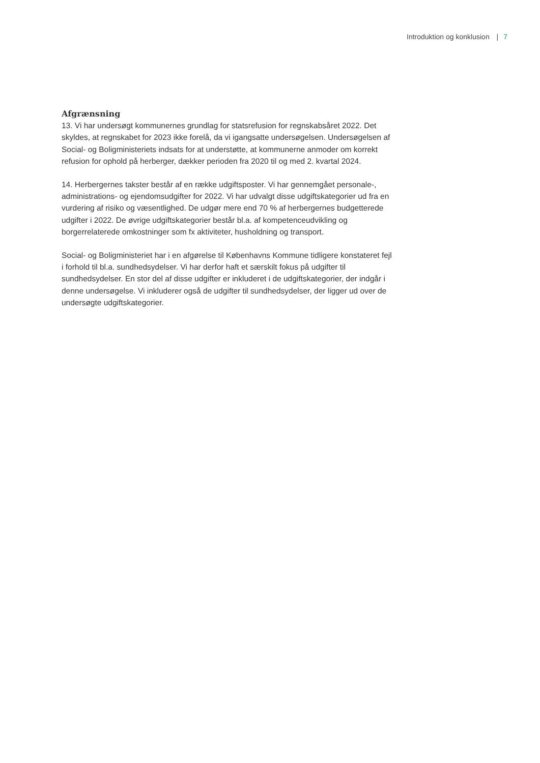Introduktion og konklusion | 7
Afgrænsning
13. Vi har undersøgt kommunernes grundlag for statsrefusion for regnskabsåret 2022. Det skyldes, at regnskabet for 2023 ikke forelå, da vi igangsatte undersøgelsen. Undersøgelsen af Social- og Boligministeriets indsats for at understøtte, at kommunerne anmoder om korrekt refusion for ophold på herberger, dækker perioden fra 2020 til og med 2. kvartal 2024.
14. Herbergernes takster består af en række udgiftsposter. Vi har gennemgået personale-, administrations- og ejendomsudgifter for 2022. Vi har udvalgt disse udgiftskategorier ud fra en vurdering af risiko og væsentlighed. De udgør mere end 70 % af herbergernes budgetterede udgifter i 2022. De øvrige udgiftskategorier består bl.a. af kompetenceudvikling og borgerrelaterede omkostninger som fx aktiviteter, husholdning og transport.
Social- og Boligministeriet har i en afgørelse til Københavns Kommune tidligere konstateret fejl i forhold til bl.a. sundhedsydelser. Vi har derfor haft et særskilt fokus på udgifter til sundhedsydelser. En stor del af disse udgifter er inkluderet i de udgiftskategorier, der indgår i denne undersøgelse. Vi inkluderer også de udgifter til sundhedsydelser, der ligger ud over de undersøgte udgiftskategorier.